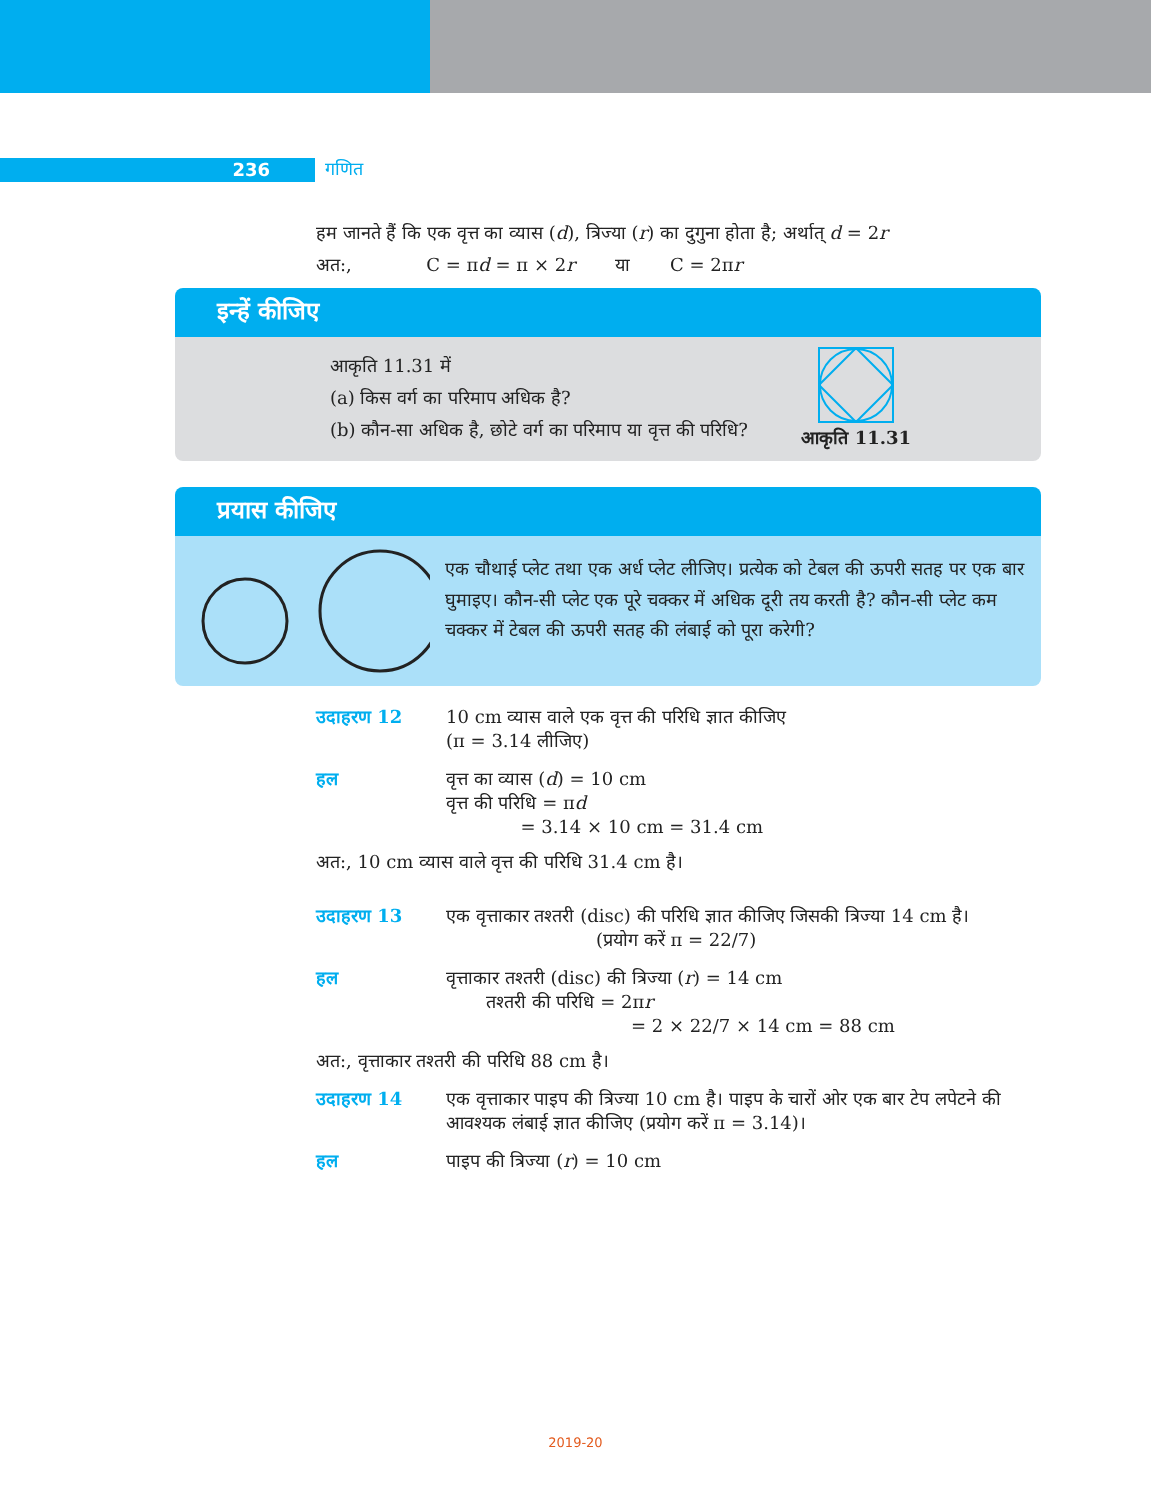236
गणित
हम जानते हैं कि एक वृत्त का व्यास (d), त्रिज्या (r) का दुगुना होता है; अर्थात् d = 2r
अत:, C = πd = π × 2r या C = 2πr
इन्हें कीजिए
आकृति 11.31 में
(a) किस वर्ग का परिमाप अधिक है?
(b) कौन-सा अधिक है, छोटे वर्ग का परिमाप या वृत्त की परिधि?
आकृति 11.31
प्रयास कीजिए
एक चौथाई प्लेट तथा एक अर्ध प्लेट लीजिए। प्रत्येक को टेबल की ऊपरी सतह पर एक बार घुमाइए। कौन-सी प्लेट एक पूरे चक्कर में अधिक दूरी तय करती है? कौन-सी प्लेट कम चक्कर में टेबल की ऊपरी सतह की लंबाई को पूरा करेगी?
उदाहरण 12 10 cm व्यास वाले एक वृत्त की परिधि ज्ञात कीजिए
(π = 3.14 लीजिए)
हल वृत्त का व्यास (d) = 10 cm
वृत्त की परिधि = πd
= 3.14 × 10 cm = 31.4 cm
अत:, 10 cm व्यास वाले वृत्त की परिधि 31.4 cm है।
उदाहरण 13 एक वृत्ताकार तश्तरी (disc) की परिधि ज्ञात कीजिए जिसकी त्रिज्या 14 cm है।
(प्रयोग करें π = 22/7)
हल वृत्ताकार तश्तरी (disc) की त्रिज्या (r) = 14 cm
तश्तरी की परिधि = 2πr
= 2 × 22/7 × 14 cm = 88 cm
अत:, वृत्ताकार तश्तरी की परिधि 88 cm है।
उदाहरण 14 एक वृत्ताकार पाइप की त्रिज्या 10 cm है। पाइप के चारों ओर एक बार टेप लपेटने की आवश्यक लंबाई ज्ञात कीजिए (प्रयोग करें π = 3.14)।
हल पाइप की त्रिज्या (r) = 10 cm
2019-20